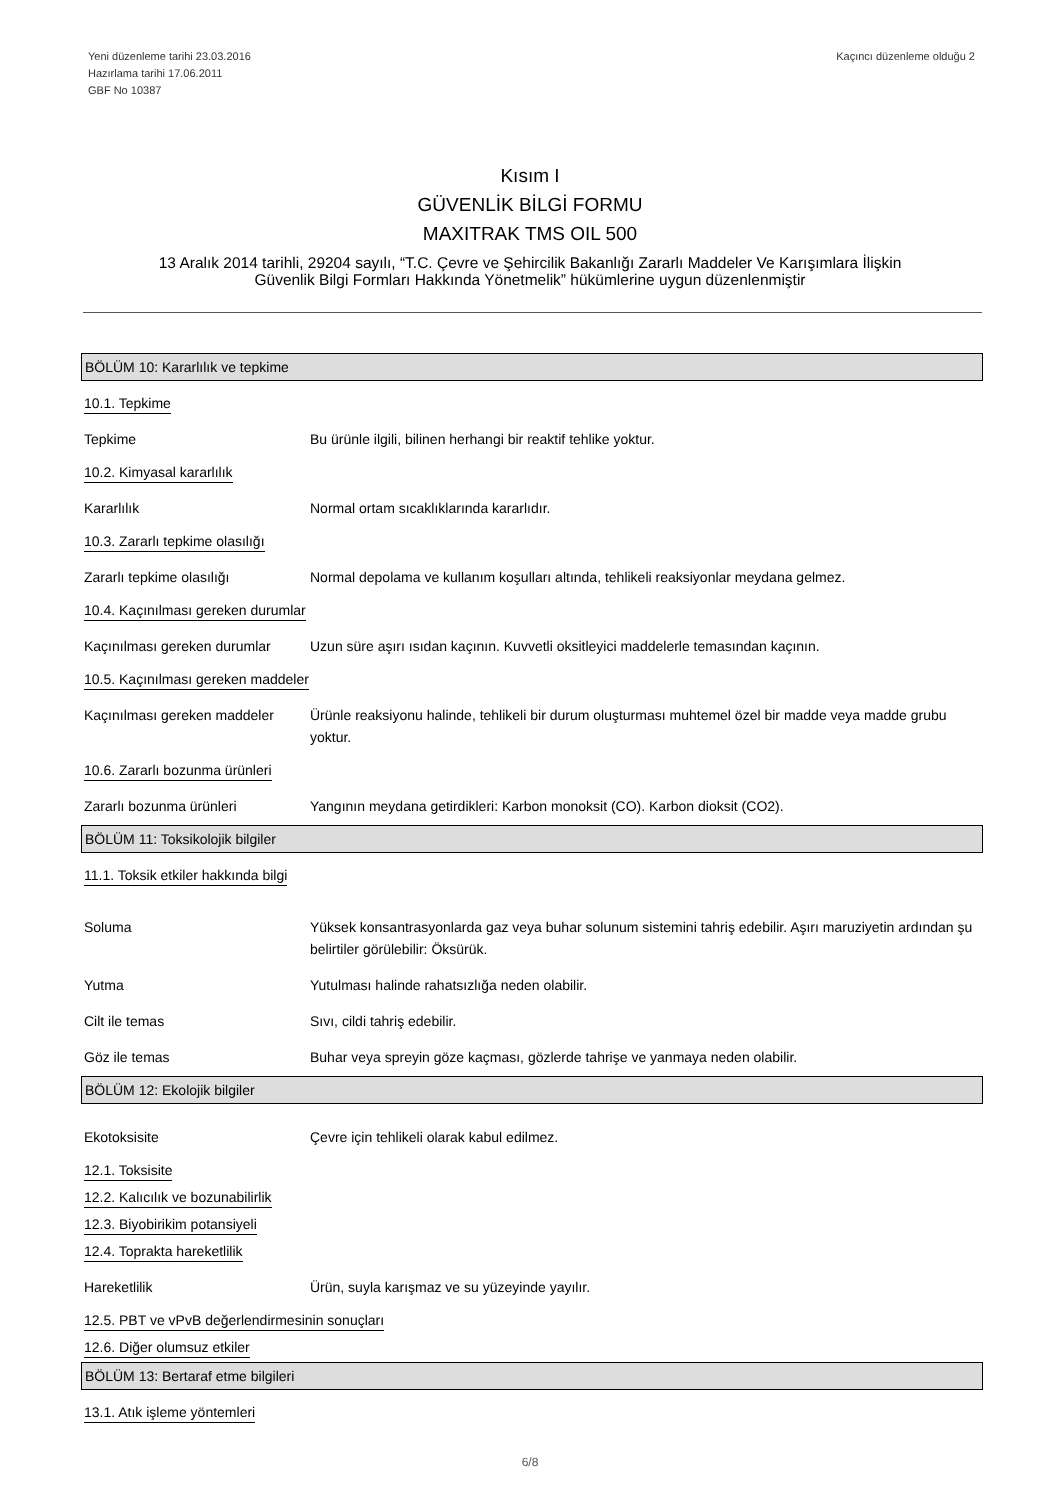Yeni düzenleme tarihi 23.03.2016
Hazırlama tarihi 17.06.2011
GBF No 10387
Kaçıncı düzenleme olduğu 2
Kısım I
GÜVENLİK BİLGİ FORMU
MAXITRAK TMS OIL 500
13 Aralık 2014 tarihli, 29204 sayılı, “T.C. Çevre ve Şehircilik Bakanlığı Zararlı Maddeler Ve Karışımlara İlişkin
Güvenlik Bilgi Formları Hakkında Yönetmelik” hükümlerine uygun düzenlenmiştir
BÖLÜM 10: Kararlılık ve tepkime
10.1. Tepkime
Tepkime Bu ürünle ilgili, bilinen herhangi bir reaktif tehlike yoktur.
10.2. Kimyasal kararlılık
Kararlılık Normal ortam sıcaklıklarında kararlıdır.
10.3. Zararlı tepkime olasılığı
Zararlı tepkime olasılığı Normal depolama ve kullanım koşulları altında, tehlikeli reaksiyonlar meydana gelmez.
10.4. Kaçınılması gereken durumlar
Kaçınılması gereken durumlar Uzun süre aşırı ısıdan kaçının. Kuvvetli oksitleyici maddelerle temasından kaçının.
10.5. Kaçınılması gereken maddeler
Kaçınılması gereken maddeler Ürünle reaksiyonu halinde, tehlikeli bir durum oluşturması muhtemel özel bir madde veya madde grubu yoktur.
10.6. Zararlı bozunma ürünleri
Zararlı bozunma ürünleri Yangının meydana getirdikleri: Karbon monoksit (CO). Karbon dioksit (CO2).
BÖLÜM 11: Toksikolojik bilgiler
11.1. Toksik etkiler hakkında bilgi
Soluma Yüksek konsantrasyonlarda gaz veya buhar solunum sistemini tahriş edebilir. Aşırı maruziyetin ardından şu belirtiler görülebilir: Öksürük.
Yutma Yutulması halinde rahatsızlığa neden olabilir.
Cilt ile temas Sıvı, cildi tahriş edebilir.
Göz ile temas Buhar veya spreyin göze kaçması, gözlerde tahrişe ve yanmaya neden olabilir.
BÖLÜM 12: Ekolojik bilgiler
Ekotoksisite Çevre için tehlikeli olarak kabul edilmez.
12.1. Toksisite
12.2. Kalıcılık ve bozunabilirlik
12.3. Biyobirikim potansiyeli
12.4. Toprakta hareketlilik
Hareketlilik Ürün, suyla karışmaz ve su yüzeyinde yayılır.
12.5. PBT ve vPvB değerlendirmesinin sonuçları
12.6. Diğer olumsuz etkiler
BÖLÜM 13: Bertaraf etme bilgileri
13.1. Atık işleme yöntemleri
6/8